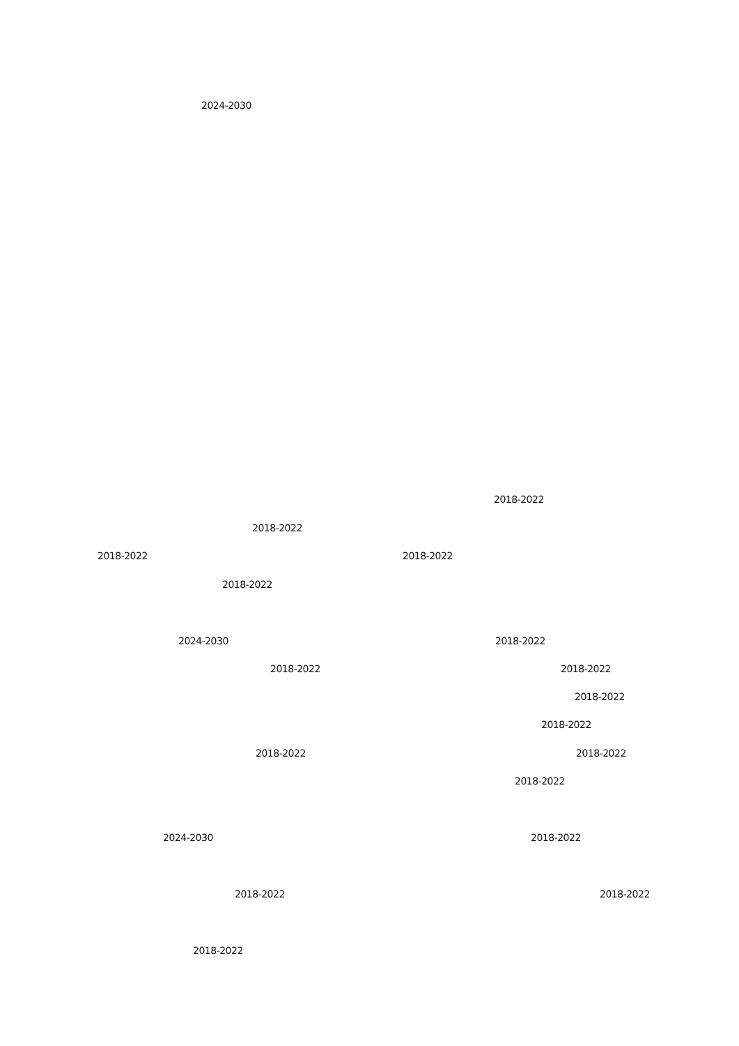2024-2030
2018-2022
2018-2022
2018-2022 2018-2022
2018-2022
2024-2030 2018-2022
2018-2022 2018-2022
2018-2022
2018-2022
2018-2022 2018-2022
2018-2022
2024-2030 2018-2022
2018-2022 2018-2022
2018-2022